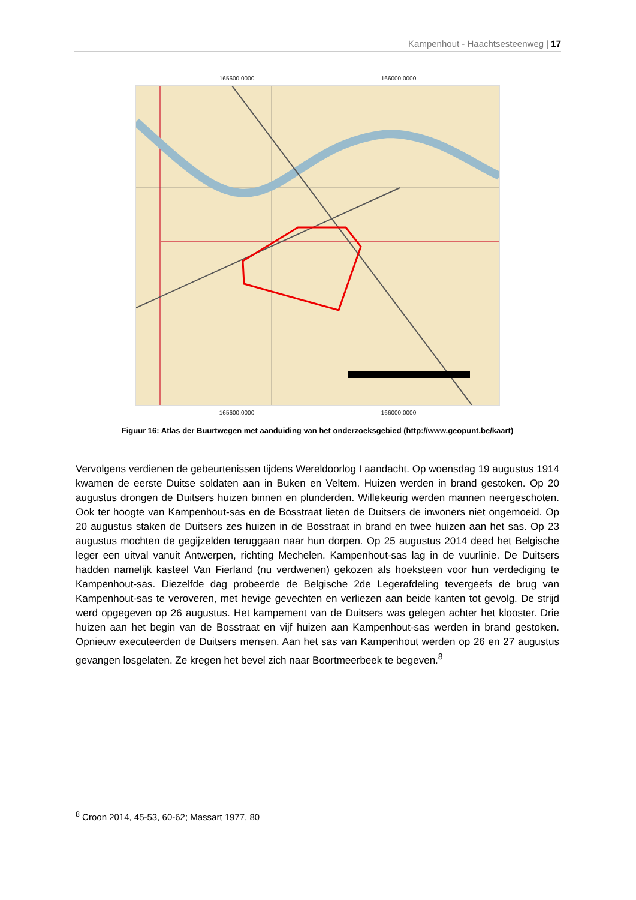Kampenhout - Haachtsesteenweg | 17
165600.0000 166000.0000
165600.0000 166000.0000
Figuur 16: Atlas der Buurtwegen met aanduiding van het onderzoeksgebied (http://www.geopunt.be/kaart)
Vervolgens verdienen de gebeurtenissen tijdens Wereldoorlog I aandacht. Op woensdag 19 augustus 1914 kwamen de eerste Duitse soldaten aan in Buken en Veltem. Huizen werden in brand gestoken. Op 20 augustus drongen de Duitsers huizen binnen en plunderden. Willekeurig werden mannen neergeschoten. Ook ter hoogte van Kampenhout-sas en de Bosstraat lieten de Duitsers de inwoners niet ongemoeid. Op 20 augustus staken de Duitsers zes huizen in de Bosstraat in brand en twee huizen aan het sas. Op 23 augustus mochten de gegijzelden teruggaan naar hun dorpen. Op 25 augustus 2014 deed het Belgische leger een uitval vanuit Antwerpen, richting Mechelen. Kampenhout-sas lag in de vuurlinie. De Duitsers hadden namelijk kasteel Van Fierland (nu verdwenen) gekozen als hoeksteen voor hun verdediging te Kampenhout-sas. Diezelfde dag probeerde de Belgische 2de Legerafdeling tevergeefs de brug van Kampenhout-sas te veroveren, met hevige gevechten en verliezen aan beide kanten tot gevolg. De strijd werd opgegeven op 26 augustus. Het kampement van de Duitsers was gelegen achter het klooster. Drie huizen aan het begin van de Bosstraat en vijf huizen aan Kampenhout-sas werden in brand gestoken. Opnieuw executeerden de Duitsers mensen. Aan het sas van Kampenhout werden op 26 en 27 augustus gevangen losgelaten. Ze kregen het bevel zich naar Boortmeerbeek te begeven.<sup>8</sup>
<sup>8</sup> Croon 2014, 45-53, 60-62; Massart 1977, 80